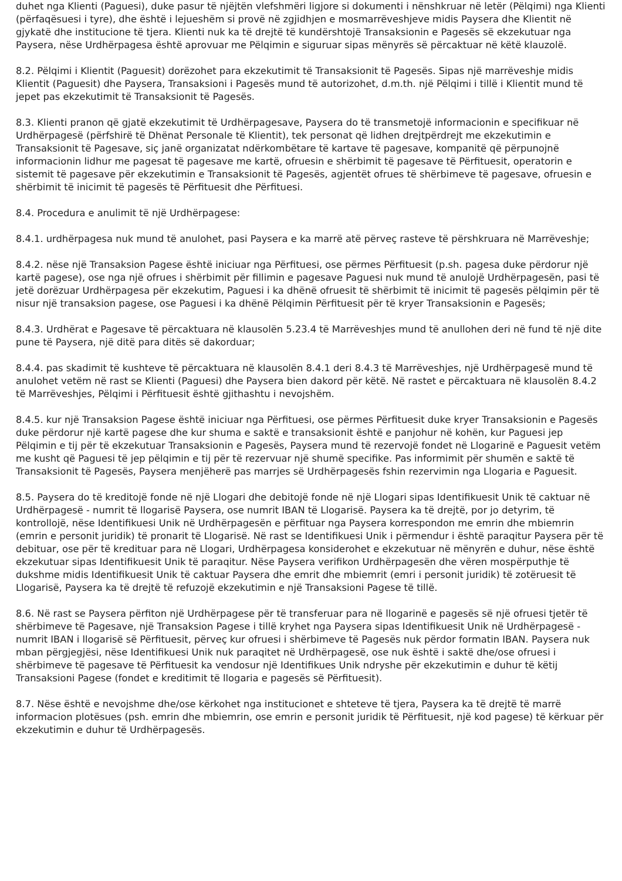duhet nga Klienti (Paguesi), duke pasur të njëjtën vlefshmëri ligjore si dokumenti i nënshkruar në letër (Pëlqimi) nga Klienti (përfaqësuesi i tyre), dhe është i lejueshëm si provë në zgjidhjen e mosmarrëveshjeve midis Paysera dhe Klientit në gjykatë dhe institucione të tjera. Klienti nuk ka të drejtë të kundërshtojë Transaksionin e Pagesës së ekzekutuar nga Paysera, nëse Urdhërpagesa është aprovuar me Pëlqimin e siguruar sipas mënyrës së përcaktuar në këtë klauzolë.
8.2. Pëlqimi i Klientit (Paguesit) dorëzohet para ekzekutimit të Transaksionit të Pagesës. Sipas një marrëveshje midis Klientit (Paguesit) dhe Paysera, Transaksioni i Pagesës mund të autorizohet, d.m.th. një Pëlqimi i tillë i Klientit mund të jepet pas ekzekutimit të Transaksionit të Pagesës.
8.3. Klienti pranon që gjatë ekzekutimit të Urdhërpagesave, Paysera do të transmetojë informacionin e specifikuar në Urdhërpagesë (përfshirë të Dhënat Personale të Klientit), tek personat që lidhen drejtpërdrejt me ekzekutimin e Transaksionit të Pagesave, siç janë organizatat ndërkombëtare të kartave të pagesave, kompanitë që përpunojnë informacionin lidhur me pagesat të pagesave me kartë, ofruesin e shërbimit të pagesave të Përfituesit, operatorin e sistemit të pagesave për ekzekutimin e Transaksionit të Pagesës, agjentët ofrues të shërbimeve të pagesave, ofruesin e shërbimit të inicimit të pagesës të Përfituesit dhe Përfituesi.
8.4. Procedura e anulimit të një Urdhërpagese:
8.4.1. urdhërpagesa nuk mund të anulohet, pasi Paysera e ka marrë atë përveç rasteve të përshkruara në Marrëveshje;
8.4.2. nëse një Transaksion Pagese është iniciuar nga Përfituesi, ose përmes Përfituesit (p.sh. pagesa duke përdorur një kartë pagese), ose nga një ofrues i shërbimit për fillimin e pagesave Paguesi nuk mund të anulojë Urdhërpagesën, pasi të jetë dorëzuar Urdhërpagesa për ekzekutim, Paguesi i ka dhënë ofruesit të shërbimit të inicimit të pagesës pëlqimin për të nisur një transaksion pagese, ose Paguesi i ka dhënë Pëlqimin Përfituesit për të kryer Transaksionin e Pagesës;
8.4.3. Urdhërat e Pagesave të përcaktuara në klausolën 5.23.4 të Marrëveshjes mund të anullohen deri në fund të një dite pune të Paysera, një ditë para ditës së dakorduar;
8.4.4. pas skadimit të kushteve të përcaktuara në klausolën 8.4.1 deri 8.4.3 të Marrëveshjes, një Urdhërpagesë mund të anulohet vetëm në rast se Klienti (Paguesi) dhe Paysera bien dakord për këtë. Në rastet e përcaktuara në klausolën 8.4.2 të Marrëveshjes, Pëlqimi i Përfituesit është gjithashtu i nevojshëm.
8.4.5. kur një Transaksion Pagese është iniciuar nga Përfituesi, ose përmes Përfituesit duke kryer Transaksionin e Pagesës duke përdorur një kartë pagese dhe kur shuma e saktë e transaksionit është e panjohur në kohën, kur Paguesi jep Pëlqimin e tij për të ekzekutuar Transaksionin e Pagesës, Paysera mund të rezervojë fondet në Llogarinë e Paguesit vetëm me kusht që Paguesi të jep pëlqimin e tij për të rezervuar një shumë specifike. Pas informimit për shumën e saktë të Transaksionit të Pagesës, Paysera menjëherë pas marrjes së Urdhërpagesës fshin rezervimin nga Llogaria e Paguesit.
8.5. Paysera do të kreditojë fonde në një Llogari dhe debitojë fonde në një Llogari sipas Identifikuesit Unik të caktuar në Urdhërpagesë - numrit të llogarisë Paysera, ose numrit IBAN të Llogarisë. Paysera ka të drejtë, por jo detyrim, të kontrollojë, nëse Identifikuesi Unik në Urdhërpagesën e përfituar nga Paysera korrespondon me emrin dhe mbiemrin (emrin e personit juridik) të pronarit të Llogarisë. Në rast se Identifikuesi Unik i përmendur i është paraqitur Paysera për të debituar, ose për të kredituar para në Llogari, Urdhërpagesa konsiderohet e ekzekutuar në mënyrën e duhur, nëse është ekzekutuar sipas Identifikuesit Unik të paraqitur. Nëse Paysera verifikon Urdhërpagesën dhe vëren mospërputhje të dukshme midis Identifikuesit Unik të caktuar Paysera dhe emrit dhe mbiemrit (emri i personit juridik) të zotëruesit të Llogarisë, Paysera ka të drejtë të refuzojë ekzekutimin e një Transaksioni Pagese të tillë.
8.6. Në rast se Paysera përfiton një Urdhërpagese për të transferuar para në llogarinë e pagesës së një ofruesi tjetër të shërbimeve të Pagesave, një Transaksion Pagese i tillë kryhet nga Paysera sipas Identifikuesit Unik në Urdhërpagesë - numrit IBAN i llogarisë së Përfituesit, përveç kur ofruesi i shërbimeve të Pagesës nuk përdor formatin IBAN. Paysera nuk mban përgjegjësi, nëse Identifikuesi Unik nuk paraqitet në Urdhërpagesë, ose nuk është i saktë dhe/ose ofruesi i shërbimeve të pagesave të Përfituesit ka vendosur një Identifikues Unik ndryshe për ekzekutimin e duhur të këtij Transaksioni Pagese (fondet e kreditimit të llogaria e pagesës së Përfituesit).
8.7. Nëse është e nevojshme dhe/ose kërkohet nga institucionet e shteteve të tjera, Paysera ka të drejtë të marrë informacion plotësues (psh. emrin dhe mbiemrin, ose emrin e personit juridik të Përfituesit, një kod pagese) të kërkuar për ekzekutimin e duhur të Urdhërpagesës.